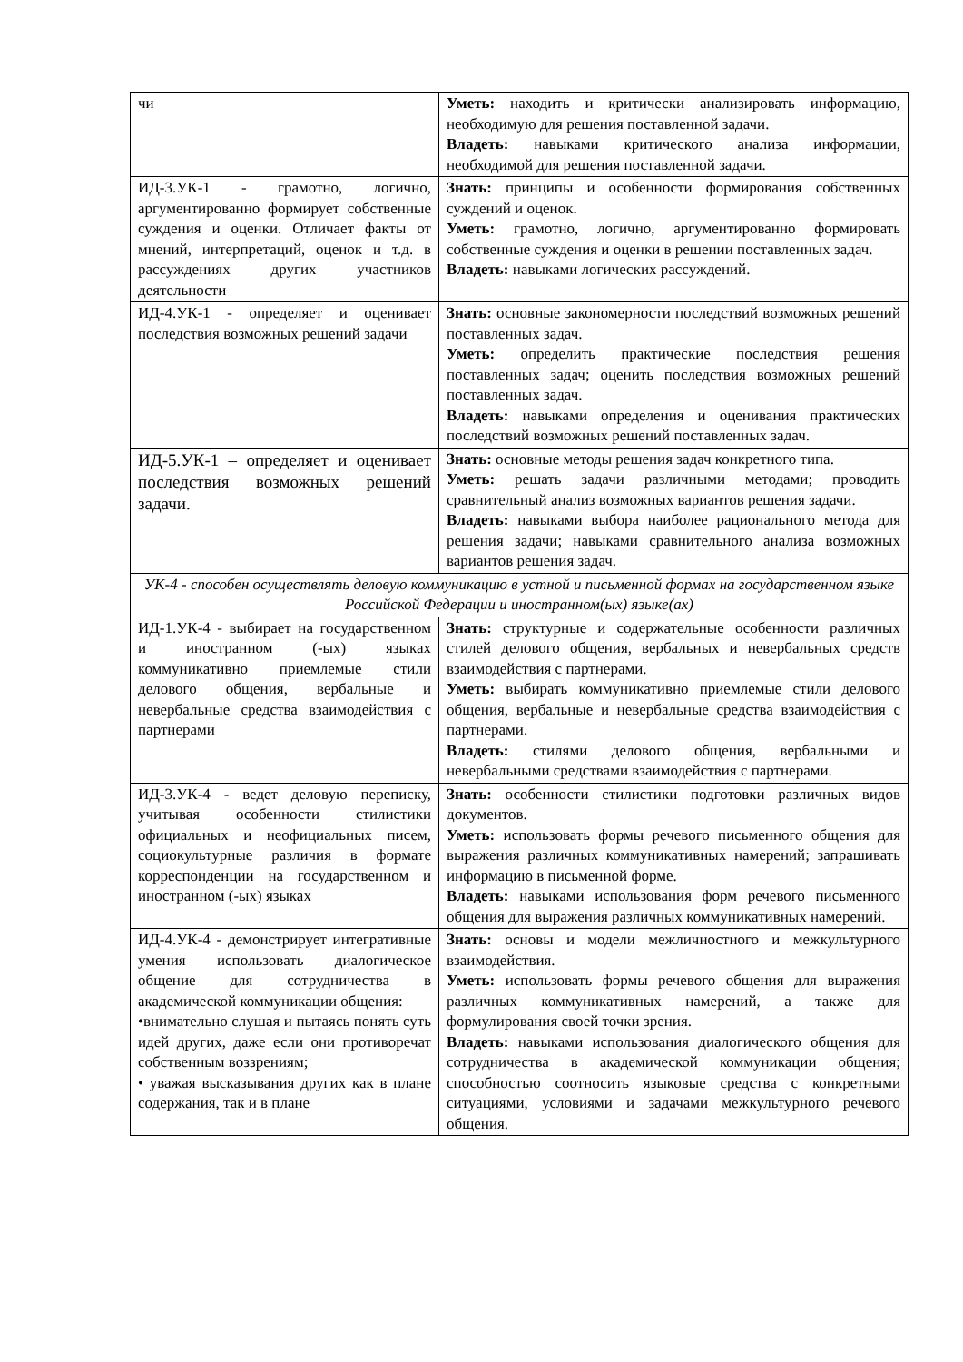| чи | Уметь: находить и критически анализировать информацию, необходимую для решения поставленной задачи. Владеть: навыками критического анализа информации, необходимой для решения поставленной задачи. |
| ИД-3.УК-1 - грамотно, логично, аргументированно формирует собственные суждения и оценки. Отличает факты от мнений, интерпретаций, оценок и т.д. в рассуждениях других участников деятельности | Знать: принципы и особенности формирования собственных суждений и оценок. Уметь: грамотно, логично, аргументированно формировать собственные суждения и оценки в решении поставленных задач. Владеть: навыками логических рассуждений. |
| ИД-4.УК-1 - определяет и оценивает последствия возможных решений задачи | Знать: основные закономерности последствий возможных решений поставленных задач. Уметь: определить практические последствия решения поставленных задач; оценить последствия возможных решений поставленных задач. Владеть: навыками определения и оценивания практических последствий возможных решений поставленных задач. |
| ИД-5.УК-1 – определяет и оценивает последствия возможных решений задачи. | Знать: основные методы решения задач конкретного типа. Уметь: решать задачи различными методами; проводить сравнительный анализ возможных вариантов решения задачи. Владеть: навыками выбора наиболее рационального метода для решения задачи; навыками сравнительного анализа возможных вариантов решения задач. |
| УК-4 - способен осуществлять деловую коммуникацию в устной и письменной формах на государственном языке Российской Федерации и иностранном(ых) языке(ах) | |
| ИД-1.УК-4 - выбирает на государственном и иностранном (-ых) языках коммуникативно приемлемые стили делового общения, вербальные и невербальные средства взаимодействия с партнерами | Знать: структурные и содержательные особенности различных стилей делового общения, вербальных и невербальных средств взаимодействия с партнерами. Уметь: выбирать коммуникативно приемлемые стили делового общения, вербальные и невербальные средства взаимодействия с партнерами. Владеть: стилями делового общения, вербальными и невербальными средствами взаимодействия с партнерами. |
| ИД-3.УК-4 - ведет деловую переписку, учитывая особенности стилистики официальных и неофициальных писем, социокультурные различия в формате корреспонденции на государственном и иностранном (-ых) языках | Знать: особенности стилистики подготовки различных видов документов. Уметь: использовать формы речевого письменного общения для выражения различных коммуникативных намерений; запрашивать информацию в письменной форме. Владеть: навыками использования форм речевого письменного общения для выражения различных коммуникативных намерений. |
| ИД-4.УК-4 - демонстрирует интегративные умения использовать диалогическое общение для сотрудничества в академической коммуникации общения: •внимательно слушая и пытаясь понять суть идей других, даже если они противоречат собственным воззрениям; • уважая высказывания других как в плане содержания, так и в плане | Знать: основы и модели межличностного и межкультурного взаимодействия. Уметь: использовать формы речевого общения для выражения различных коммуникативных намерений, а также для формулирования своей точки зрения. Владеть: навыками использования диалогического общения для сотрудничества в академической коммуникации общения; способностью соотносить языковые средства с конкретными ситуациями, условиями и задачами межкультурного речевого общения. |